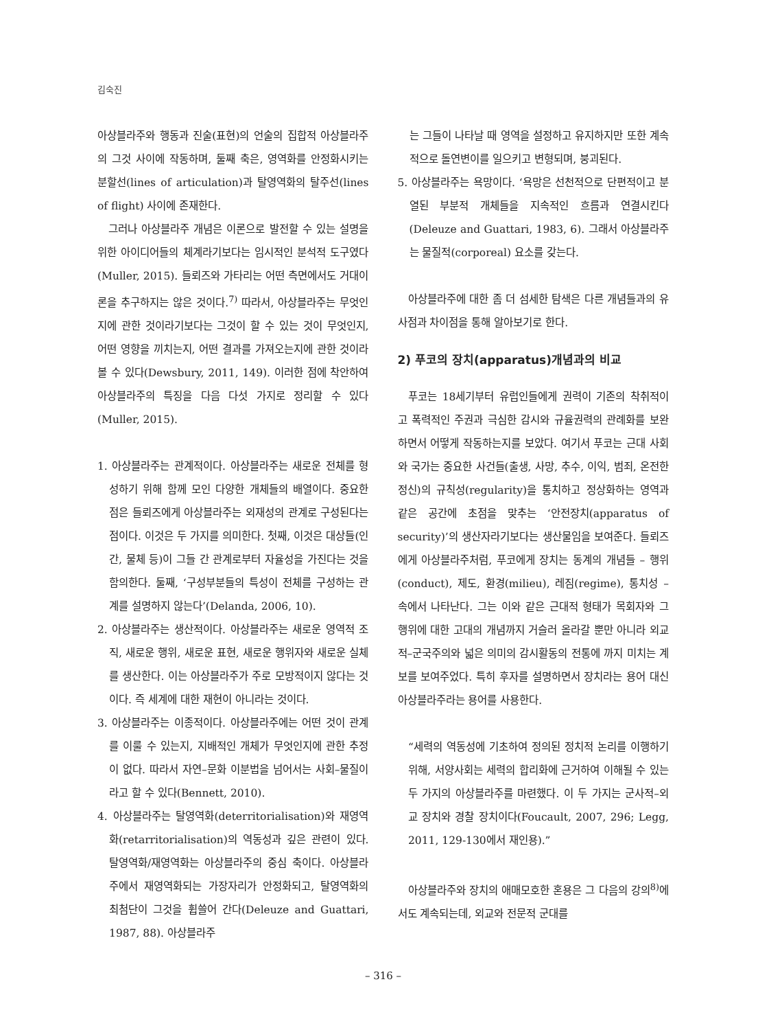김숙진
아상블라주와 행동과 진술(표현)의 언술의 집합적 아상블라주의 그것 사이에 작동하며, 둘째 축은, 영역화를 안정화시키는 분할선(lines of articulation)과 탈영역화의 탈주선(lines of flight) 사이에 존재한다.
그러나 아상블라주 개념은 이론으로 발전할 수 있는 설명을 위한 아이디어들의 체계라기보다는 임시적인 분석적 도구였다(Muller, 2015). 들뢰즈와 가타리는 어떤 측면에서도 거대이론을 추구하지는 않은 것이다.<sup>7)</sup> 따라서, 아상블라주는 무엇인지에 관한 것이라기보다는 그것이 할 수 있는 것이 무엇인지, 어떤 영향을 끼치는지, 어떤 결과를 가져오는지에 관한 것이라 볼 수 있다(Dewsbury, 2011, 149). 이러한 점에 착안하여 아상블라주의 특징을 다음 다섯 가지로 정리할 수 있다(Muller, 2015).
1. 아상블라주는 관계적이다. 아상블라주는 새로운 전체를 형성하기 위해 함께 모인 다양한 개체들의 배열이다. 중요한 점은 들뢰즈에게 아상블라주는 외재성의 관계로 구성된다는 점이다. 이것은 두 가지를 의미한다. 첫째, 이것은 대상들(인간, 물체 등)이 그들 간 관계로부터 자율성을 가진다는 것을 함의한다. 둘째, ‘구성부분들의 특성이 전체를 구성하는 관계를 설명하지 않는다’(Delanda, 2006, 10).
2. 아상블라주는 생산적이다. 아상블라주는 새로운 영역적 조직, 새로운 행위, 새로운 표현, 새로운 행위자와 새로운 실체를 생산한다. 이는 아상블라주가 주로 모방적이지 않다는 것이다. 즉 세계에 대한 재현이 아니라는 것이다.
3. 아상블라주는 이종적이다. 아상블라주에는 어떤 것이 관계를 이룰 수 있는지, 지배적인 개체가 무엇인지에 관한 추정이 없다. 따라서 자연–문화 이분법을 넘어서는 사회–물질이라고 할 수 있다(Bennett, 2010).
4. 아상블라주는 탈영역화(deterritorialisation)와 재영역화(retarritorialisation)의 역동성과 깊은 관련이 있다. 탈영역화/재영역화는 아상블라주의 중심 축이다. 아상블라주에서 재영역화되는 가장자리가 안정화되고, 탈영역화의 최첨단이 그것을 휩쓸어 간다(Deleuze and Guattari, 1987, 88). 아상블라주
는 그들이 나타날 때 영역을 설정하고 유지하지만 또한 계속적으로 돌연변이를 일으키고 변형되며, 붕괴된다.
5. 아상블라주는 욕망이다. ‘욕망은 선천적으로 단편적이고 분열된 부분적 개체들을 지속적인 흐름과 연결시킨다(Deleuze and Guattari, 1983, 6). 그래서 아상블라주는 물질적(corporeal) 요소를 갖는다.
아상블라주에 대한 좀 더 섬세한 탐색은 다른 개념들과의 유사점과 차이점을 통해 알아보기로 한다.
2) 푸코의 장치(apparatus)개념과의 비교
푸코는 18세기부터 유럽인들에게 권력이 기존의 착취적이고 폭력적인 주권과 극심한 감시와 규율권력의 관례화를 보완하면서 어떻게 작동하는지를 보았다. 여기서 푸코는 근대 사회와 국가는 중요한 사건들(출생, 사망, 추수, 이익, 범죄, 온전한 정신)의 규칙성(regularity)을 통치하고 정상화하는 영역과 같은 공간에 초점을 맞추는 ‘안전장치(apparatus of security)’의 생산자라기보다는 생산물임을 보여준다. 들뢰즈에게 아상블라주처럼, 푸코에게 장치는 동계의 개념들 – 행위(conduct), 제도, 환경(milieu), 레짐(regime), 통치성 – 속에서 나타난다. 그는 이와 같은 근대적 형태가 목회자와 그 행위에 대한 고대의 개념까지 거슬러 올라갈 뿐만 아니라 외교적–군국주의와 넓은 의미의 감시활동의 전통에 까지 미치는 계보를 보여주었다. 특히 후자를 설명하면서 장치라는 용어 대신 아상블라주라는 용어를 사용한다.
“세력의 역동성에 기초하여 정의된 정치적 논리를 이행하기 위해, 서양사회는 세력의 합리화에 근거하여 이해될 수 있는 두 가지의 아상블라주를 마련했다. 이 두 가지는 군사적–외교 장치와 경찰 장치이다(Foucault, 2007, 296; Legg, 2011, 129-130에서 재인용).”
아상블라주와 장치의 애매모호한 혼용은 그 다음의 강의<sup>8)</sup>에서도 계속되는데, 외교와 전문적 군대를
– 316 –